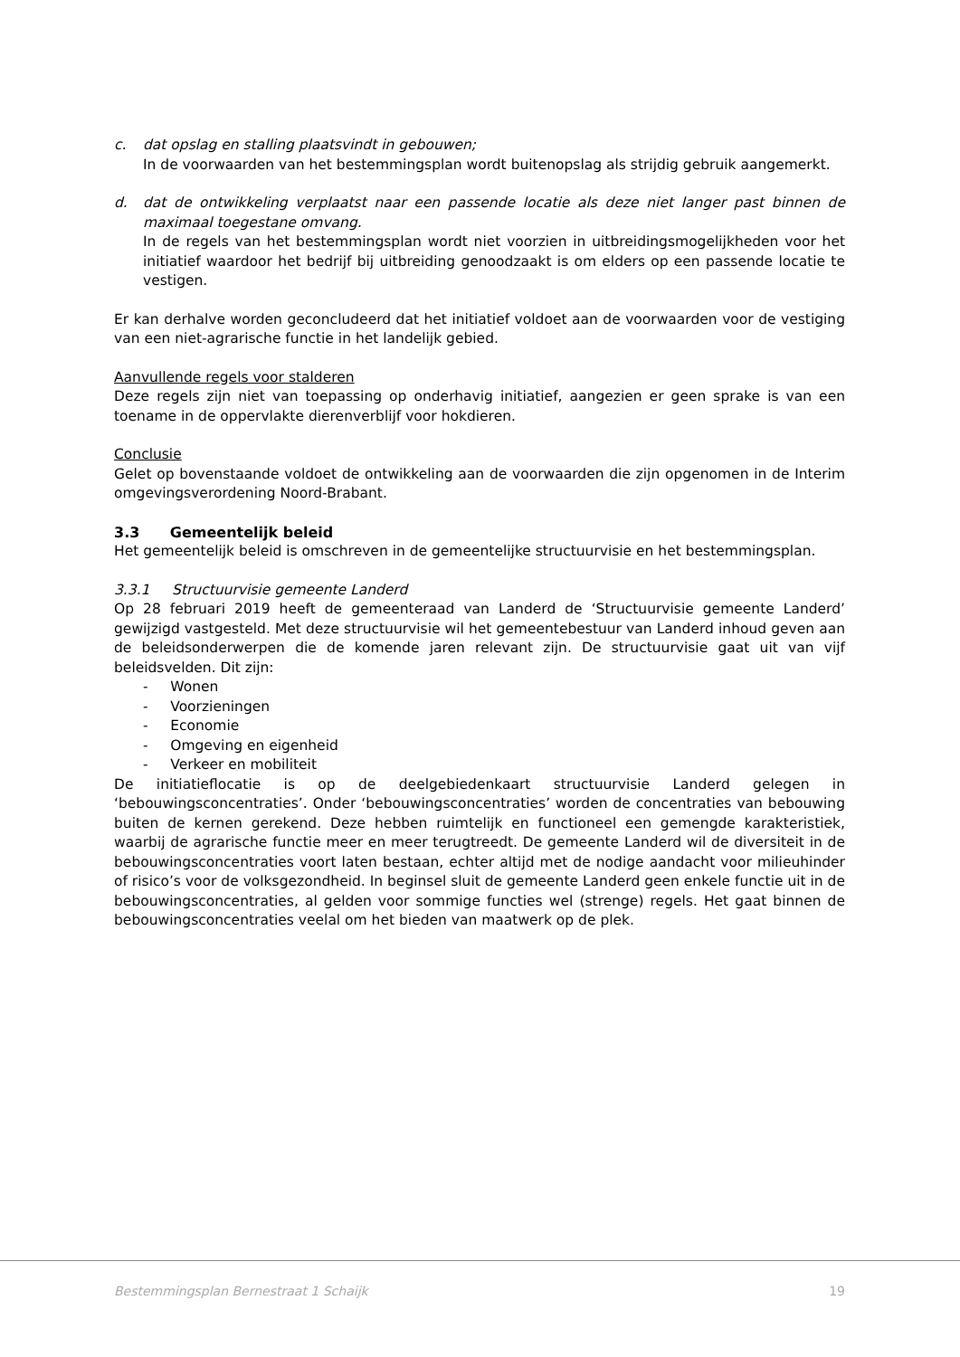c. dat opslag en stalling plaatsvindt in gebouwen;
In de voorwaarden van het bestemmingsplan wordt buitenopslag als strijdig gebruik aangemerkt.
d. dat de ontwikkeling verplaatst naar een passende locatie als deze niet langer past binnen de maximaal toegestane omvang.
In de regels van het bestemmingsplan wordt niet voorzien in uitbreidingsmogelijkheden voor het initiatief waardoor het bedrijf bij uitbreiding genoodzaakt is om elders op een passende locatie te vestigen.
Er kan derhalve worden geconcludeerd dat het initiatief voldoet aan de voorwaarden voor de vestiging van een niet-agrarische functie in het landelijk gebied.
Aanvullende regels voor stalderen
Deze regels zijn niet van toepassing op onderhavig initiatief, aangezien er geen sprake is van een toename in de oppervlakte dierenverblijf voor hokdieren.
Conclusie
Gelet op bovenstaande voldoet de ontwikkeling aan de voorwaarden die zijn opgenomen in de Interim omgevingsverordening Noord-Brabant.
3.3 Gemeentelijk beleid
Het gemeentelijk beleid is omschreven in de gemeentelijke structuurvisie en het bestemmingsplan.
3.3.1 Structuurvisie gemeente Landerd
Op 28 februari 2019 heeft de gemeenteraad van Landerd de ‘Structuurvisie gemeente Landerd’ gewijzigd vastgesteld. Met deze structuurvisie wil het gemeentebestuur van Landerd inhoud geven aan de beleidsonderwerpen die de komende jaren relevant zijn. De structuurvisie gaat uit van vijf beleidsvelden. Dit zijn:
- Wonen
- Voorzieningen
- Economie
- Omgeving en eigenheid
- Verkeer en mobiliteit
De initiatieflocatie is op de deelgebiedenkaart structuurvisie Landerd gelegen in ‘bebouwingsconcentraties’. Onder ‘bebouwingsconcentraties’ worden de concentraties van bebouwing buiten de kernen gerekend. Deze hebben ruimtelijk en functioneel een gemengde karakteristiek, waarbij de agrarische functie meer en meer terugtreedt. De gemeente Landerd wil de diversiteit in de bebouwingsconcentraties voort laten bestaan, echter altijd met de nodige aandacht voor milieuhinder of risico’s voor de volksgezondheid. In beginsel sluit de gemeente Landerd geen enkele functie uit in de bebouwingsconcentraties, al gelden voor sommige functies wel (strenge) regels. Het gaat binnen de bebouwingsconcentraties veelal om het bieden van maatwerk op de plek.
Bestemmingsplan Bernestraat 1 Schaijk 19